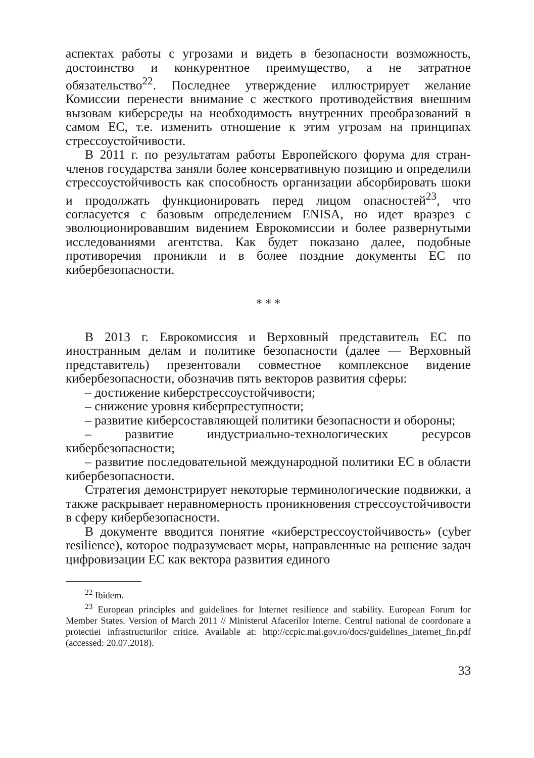аспектах работы с угрозами и видеть в безопасности возможность, достоинство и конкурентное преимущество, а не затратное обязательство<sup>22</sup>. Последнее утверждение иллюстрирует желание Комиссии перенести внимание с жесткого противодействия внешним вызовам киберсреды на необходимость внутренних преобразований в самом ЕС, т.е. изменить отношение к этим угрозам на принципах стрессоустойчивости.
В 2011 г. по результатам работы Европейского форума для стран-членов государства заняли более консервативную позицию и определили стрессоустойчивость как способность организации абсорбировать шоки и продолжать функционировать перед лицом опасностей<sup>23</sup>, что согласуется с базовым определением ENISA, но идет вразрез с эволюционировавшим видением Еврокомиссии и более развернутыми исследованиями агентства. Как будет показано далее, подобные противоречия проникли и в более поздние документы ЕС по кибербезопасности.
* * *
В 2013 г. Еврокомиссия и Верховный представитель ЕС по иностранным делам и политике безопасности (далее — Верховный представитель) презентовали совместное комплексное видение кибербезопасности, обозначив пять векторов развития сферы:
– достижение киберстрессоустойчивости;
– снижение уровня киберпреступности;
– развитие киберсоставляющей политики безопасности и обороны;
– развитие индустриально-технологических ресурсов кибербезопасности;
– развитие последовательной международной политики ЕС в области кибербезопасности.
Стратегия демонстрирует некоторые терминологические подвижки, а также раскрывает неравномерность проникновения стрессоустойчивости в сферу кибербезопасности.
В документе вводится понятие «киберстрессоустойчивость» (cyber resilience), которое подразумевает меры, направленные на решение задач цифровизации ЕС как вектора развития единого
<sup>22</sup> Ibidem.
<sup>23</sup> European principles and guidelines for Internet resilience and stability. European Forum for Member States. Version of March 2011 // Ministerul Afacerilor Interne. Centrul national de coordonare a protectiei infrastructurilor critice. Available at: http://ccpic.mai.gov.ro/docs/guidelines_internet_fin.pdf (accessed: 20.07.2018).
33